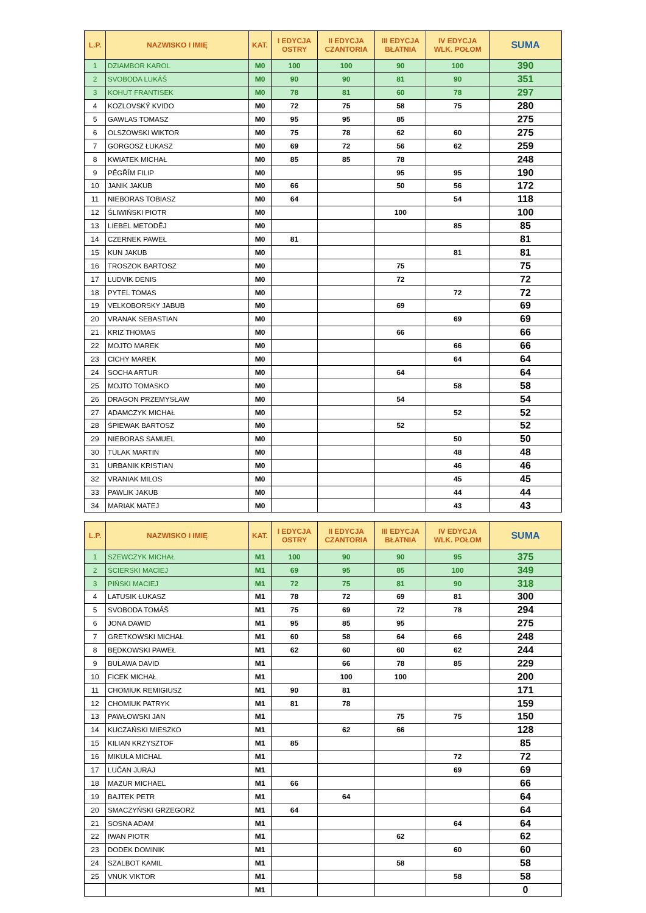| L.P. | NAZWISKO I IMIĘ | KAT. | I EDYCJA OSTRY | II EDYCJA CZANTORIA | III EDYCJA BŁATNIA | IV EDYCJA WLK. POŁOM | SUMA |
| --- | --- | --- | --- | --- | --- | --- | --- |
| 1 | DZIAMBOR KAROL | M0 | 100 | 100 | 90 | 100 | 390 |
| 2 | SVOBODA LUKÁŠ | M0 | 90 | 90 | 81 | 90 | 351 |
| 3 | KOHUT FRANTISEK | M0 | 78 | 81 | 60 | 78 | 297 |
| 4 | KOZLOVSKÝ KVIDO | M0 | 72 | 75 | 58 | 75 | 280 |
| 5 | GAWLAS TOMASZ | M0 | 95 | 95 | 85 | | 275 |
| 6 | OLSZOWSKI WIKTOR | M0 | 75 | 78 | 62 | 60 | 275 |
| 7 | GORGOSZ ŁUKASZ | M0 | 69 | 72 | 56 | 62 | 259 |
| 8 | KWIATEK MICHAŁ | M0 | 85 | 85 | 78 | | 248 |
| 9 | PĚGŘÍM FILIP | M0 | | | 95 | 95 | 190 |
| 10 | JANIK JAKUB | M0 | 66 | | 50 | 56 | 172 |
| 11 | NIEBORAS TOBIASZ | M0 | 64 | | | 54 | 118 |
| 12 | ŚLIWIŃSKI PIOTR | M0 | | | 100 | | 100 |
| 13 | LIEBEL METODĚJ | M0 | | | | 85 | 85 |
| 14 | CZERNEK PAWEŁ | M0 | 81 | | | | 81 |
| 15 | KUN JAKUB | M0 | | | | 81 | 81 |
| 16 | TROSZOK BARTOSZ | M0 | | | 75 | | 75 |
| 17 | LUDVIK DENIS | M0 | | | 72 | | 72 |
| 18 | PYTEL TOMAS | M0 | | | | 72 | 72 |
| 19 | VELKOBORSKY JABUB | M0 | | | 69 | | 69 |
| 20 | VRANAK SEBASTIAN | M0 | | | | 69 | 69 |
| 21 | KRIZ THOMAS | M0 | | | 66 | | 66 |
| 22 | MOJTO MAREK | M0 | | | | 66 | 66 |
| 23 | CICHY MAREK | M0 | | | | 64 | 64 |
| 24 | SOCHA ARTUR | M0 | | | 64 | | 64 |
| 25 | MOJTO TOMASKO | M0 | | | | 58 | 58 |
| 26 | DRAGON PRZEMYSŁAW | M0 | | | 54 | | 54 |
| 27 | ADAMCZYK MICHAŁ | M0 | | | | 52 | 52 |
| 28 | ŚPIEWAK BARTOSZ | M0 | | | 52 | | 52 |
| 29 | NIEBORAS SAMUEL | M0 | | | | 50 | 50 |
| 30 | TULAK MARTIN | M0 | | | | 48 | 48 |
| 31 | URBANIK KRISTIAN | M0 | | | | 46 | 46 |
| 32 | VRANIAK MILOS | M0 | | | | 45 | 45 |
| 33 | PAWLIK JAKUB | M0 | | | | 44 | 44 |
| 34 | MARIAK MATEJ | M0 | | | | 43 | 43 |
| L.P. | NAZWISKO I IMIĘ | KAT. | I EDYCJA OSTRY | II EDYCJA CZANTORIA | III EDYCJA BŁATNIA | IV EDYCJA WLK. POŁOM | SUMA |
| --- | --- | --- | --- | --- | --- | --- | --- |
| 1 | SZEWCZYK MICHAŁ | M1 | 100 | 90 | 90 | 95 | 375 |
| 2 | ŚCIERSKI MACIEJ | M1 | 69 | 95 | 85 | 100 | 349 |
| 3 | PIŃSKI MACIEJ | M1 | 72 | 75 | 81 | 90 | 318 |
| 4 | LATUSIK ŁUKASZ | M1 | 78 | 72 | 69 | 81 | 300 |
| 5 | SVOBODA TOMÁŠ | M1 | 75 | 69 | 72 | 78 | 294 |
| 6 | JONA DAWID | M1 | 95 | 85 | 95 | | 275 |
| 7 | GRETKOWSKI MICHAŁ | M1 | 60 | 58 | 64 | 66 | 248 |
| 8 | BĘDKOWSKI PAWEŁ | M1 | 62 | 60 | 60 | 62 | 244 |
| 9 | BULAWA DAVID | M1 | | 66 | 78 | 85 | 229 |
| 10 | FICEK MICHAŁ | M1 | | 100 | 100 | | 200 |
| 11 | CHOMIUK REMIGIUSZ | M1 | 90 | 81 | | | 171 |
| 12 | CHOMIUK PATRYK | M1 | 81 | 78 | | | 159 |
| 13 | PAWŁOWSKI JAN | M1 | | | 75 | 75 | 150 |
| 14 | KUCZAŃSKI MIESZKO | M1 | | 62 | 66 | | 128 |
| 15 | KILIAN KRZYSZTOF | M1 | 85 | | | | 85 |
| 16 | MIKULA MICHAL | M1 | | | | 72 | 72 |
| 17 | LUČAN JURAJ | M1 | | | | 69 | 69 |
| 18 | MAZUR MICHAEL | M1 | 66 | | | | 66 |
| 19 | BAJTEK PETR | M1 | | 64 | | | 64 |
| 20 | SMACZYŃSKI GRZEGORZ | M1 | 64 | | | | 64 |
| 21 | SOSNA ADAM | M1 | | | | 64 | 64 |
| 22 | IWAN PIOTR | M1 | | | 62 | | 62 |
| 23 | DODEK DOMINIK | M1 | | | | 60 | 60 |
| 24 | SZALBOT KAMIL | M1 | | | 58 | | 58 |
| 25 | VNUK VIKTOR | M1 | | | | 58 | 58 |
| | | M1 | | | | | 0 |